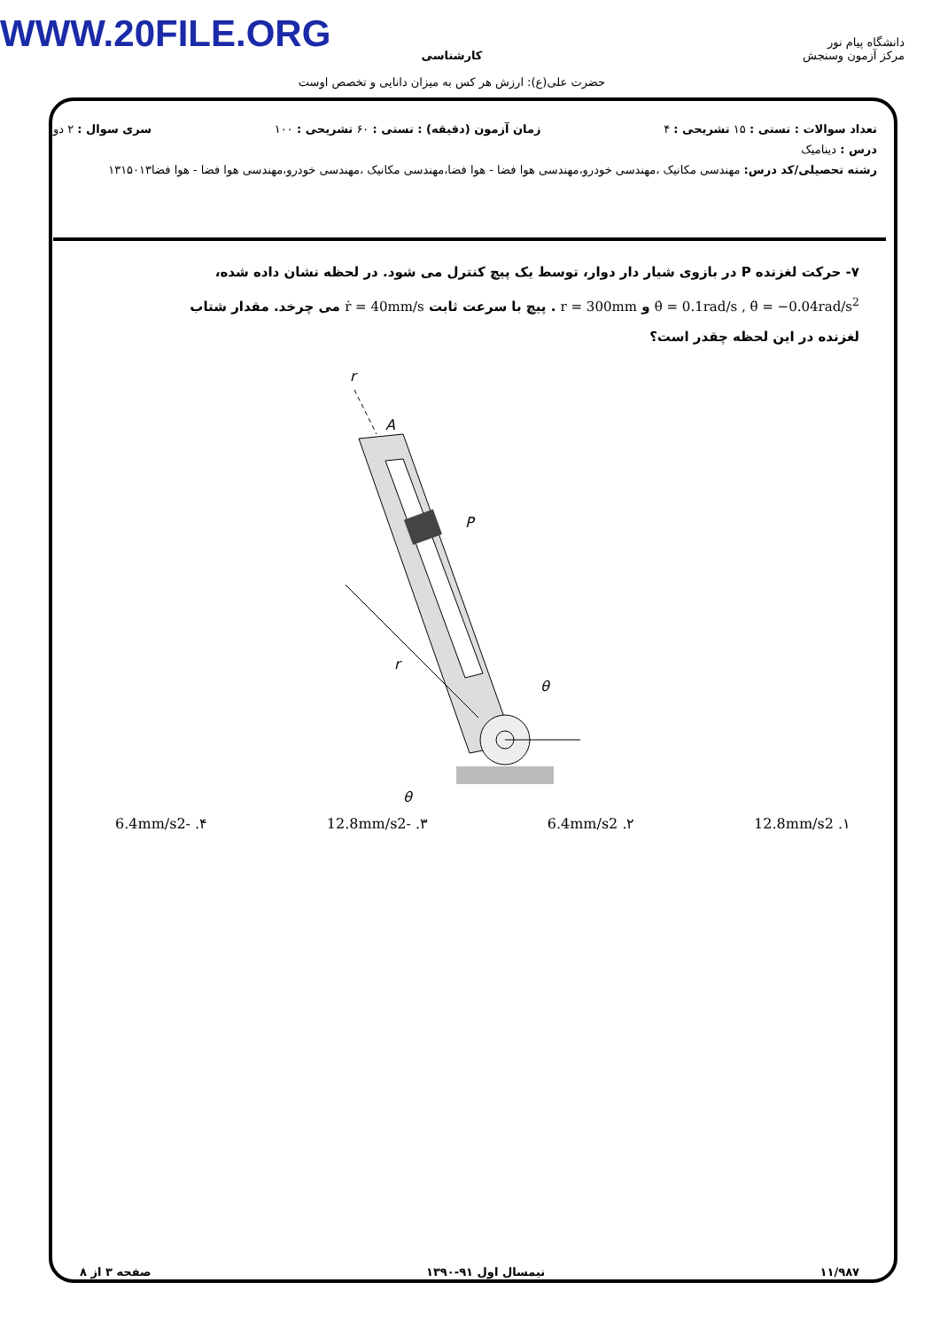WWW.20FILE.ORG
دانشگاه پیام نور
مرکز آزمون وسنجش
کارشناسی
حضرت علی(ع): ارزش هر کس به میزان دانایی و تخصص اوست
تعداد سوالات : تستی : ۱۵ تشریحی : ۴ زمان آزمون (دقیقه) : تستی : ۶۰ تشریحی : ۱۰۰ سری سوال : ۲ دو
درس : دینامیک
رشته تحصیلی/کد درس: مهندسی مکانیک ،مهندسی خودرو،مهندسی هوا فضا - هوا فضا،مهندسی مکانیک ،مهندسی خودرو،مهندسی هوا فضا - هوا فضا۱۳۱۵۰۱۳
۷- حرکت لغزنده P در بازوی شیار دار دوار، توسط یک پیچ کنترل می شود. در لحظه نشان داده شده،
θ̇ = 0.1rad/s , θ̈ = −0.04rad/s<sup>2</sup> و r = 300mm . پیچ با سرعت ثابت ṙ = 40mm/s می چرخد. مقدار شتاب
لغزنده در این لحظه چقدر است؟
r
A
P
r
θ
θ
۱. 12.8mm/s2 ۲. 6.4mm/s2 ۳. -12.8mm/s2 ۴. -6.4mm/s2
۱۱/۹۸۷ نیمسال اول ۹۱-۱۳۹۰ صفحه ۳ از ۸